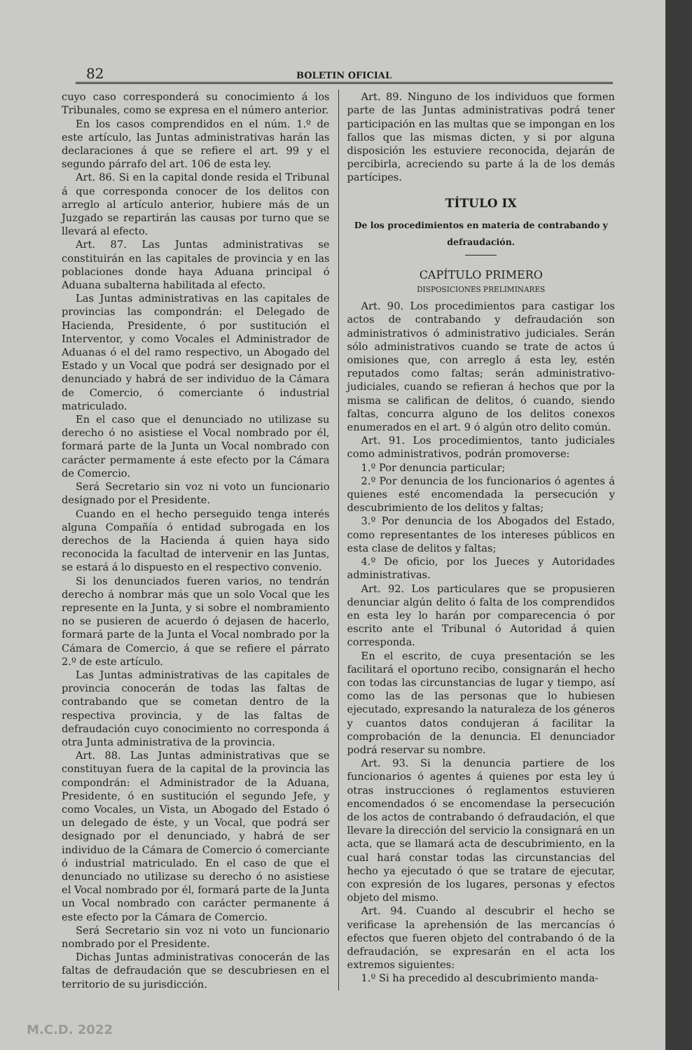82 BOLETIN OFICIAL
cuyo caso corresponderá su conocimiento á los Tribunales, como se expresa en el número anterior.
En los casos comprendidos en el núm. 1.º de este artículo, las Juntas administrativas harán las declaraciones á que se refiere el art. 99 y el segundo párrafo del art. 106 de esta ley.
Art. 86. Si en la capital donde resida el Tribunal á que corresponda conocer de los delitos con arreglo al artículo anterior, hubiere más de un Juzgado se repartirán las causas por turno que se llevará al efecto.
Art. 87. Las Juntas administrativas se constituirán en las capitales de provincia y en las poblaciones donde haya Aduana principal ó Aduana subalterna habilitada al efecto.
Las Juntas administrativas en las capitales de provincias las compondrán: el Delegado de Hacienda, Presidente, ó por sustitución el Interventor, y como Vocales el Administrador de Aduanas ó el del ramo respectivo, un Abogado del Estado y un Vocal que podrá ser designado por el denunciado y habrá de ser individuo de la Cámara de Comercio, ó comerciante ó industrial matriculado.
En el caso que el denunciado no utilizase su derecho ó no asistiese el Vocal nombrado por él, formará parte de la Junta un Vocal nombrado con carácter permamente á este efecto por la Cámara de Comercio.
Será Secretario sin voz ni voto un funcionario designado por el Presidente.
Cuando en el hecho perseguido tenga interés alguna Compañía ó entidad subrogada en los derechos de la Hacienda á quien haya sido reconocida la facultad de intervenir en las Juntas, se estará á lo dispuesto en el respectivo convenio.
Si los denunciados fueren varios, no tendrán derecho á nombrar más que un solo Vocal que les represente en la Junta, y si sobre el nombramiento no se pusieren de acuerdo ó dejasen de hacerlo, formará parte de la Junta el Vocal nombrado por la Cámara de Comercio, á que se refiere el párrato 2.º de este artículo.
Las Juntas administrativas de las capitales de provincia conocerán de todas las faltas de contrabando que se cometan dentro de la respectiva provincia, y de las faltas de defraudación cuyo conocimiento no corresponda á otra Junta administrativa de la provincia.
Art. 88. Las Juntas administrativas que se constituyan fuera de la capital de la provincia las compondrán: el Administrador de la Aduana, Presidente, ó en sustitución el segundo Jefe, y como Vocales, un Vista, un Abogado del Estado ó un delegado de éste, y un Vocal, que podrá ser designado por el denunciado, y habrá de ser individuo de la Cámara de Comercio ó comerciante ó industrial matriculado. En el caso de que el denunciado no utilizase su derecho ó no asistiese el Vocal nombrado por él, formará parte de la Junta un Vocal nombrado con carácter permanente á este efecto por la Cámara de Comercio.
Será Secretario sin voz ni voto un funcionario nombrado por el Presidente.
Dichas Juntas administrativas conocerán de las faltas de defraudación que se descubriesen en el territorio de su jurisdicción.
Art. 89. Ninguno de los individuos que formen parte de las Juntas administrativas podrá tener participación en las multas que se impongan en los fallos que las mismas dicten, y si por alguna disposición les estuviere reconocida, dejarán de percibirla, acreciendo su parte á la de los demás partícipes.
TÍTULO IX
De los procedimientos en materia de contrabando y defraudación.
CAPÍTULO PRIMERO
DISPOSICIONES PRELIMINARES
Art. 90. Los procedimientos para castigar los actos de contrabando y defraudación son administrativos ó administrativo judiciales. Serán sólo administrativos cuando se trate de actos ú omisiones que, con arreglo á esta ley, estén reputados como faltas; serán administrativo-judiciales, cuando se refieran á hechos que por la misma se califican de delitos, ó cuando, siendo faltas, concurra alguno de los delitos conexos enumerados en el art. 9 ó algún otro delito común.
Art. 91. Los procedimientos, tanto judiciales como administrativos, podrán promoverse:
1.º Por denuncia particular;
2.º Por denuncia de los funcionarios ó agentes á quienes esté encomendada la persecución y descubrimiento de los delitos y faltas;
3.º Por denuncia de los Abogados del Estado, como representantes de los intereses públicos en esta clase de delitos y faltas;
4.º De oficio, por los Jueces y Autoridades administrativas.
Art. 92. Los particulares que se propusieren denunciar algún delito ó falta de los comprendidos en esta ley lo harán por comparecencia ó por escrito ante el Tribunal ó Autoridad á quien corresponda.
En el escrito, de cuya presentación se les facilitará el oportuno recibo, consignarán el hecho con todas las circunstancias de lugar y tiempo, así como las de las personas que lo hubiesen ejecutado, expresando la naturaleza de los géneros y cuantos datos condujeran á facilitar la comprobación de la denuncia. El denunciador podrá reservar su nombre.
Art. 93. Si la denuncia partiere de los funcionarios ó agentes á quienes por esta ley ú otras instrucciones ó reglamentos estuvieren encomendados ó se encomendase la persecución de los actos de contrabando ó defraudación, el que llevare la dirección del servicio la consignará en un acta, que se llamará acta de descubrimiento, en la cual hará constar todas las circunstancias del hecho ya ejecutado ó que se tratare de ejecutar, con expresión de los lugares, personas y efectos objeto del mismo.
Art. 94. Cuando al descubrir el hecho se verificase la aprehensión de las mercancías ó efectos que fueren objeto del contrabando ó de la defraudación, se expresarán en el acta los extremos siguientes:
1.º Si ha precedido al descubrimiento manda-
M.C.D. 2022